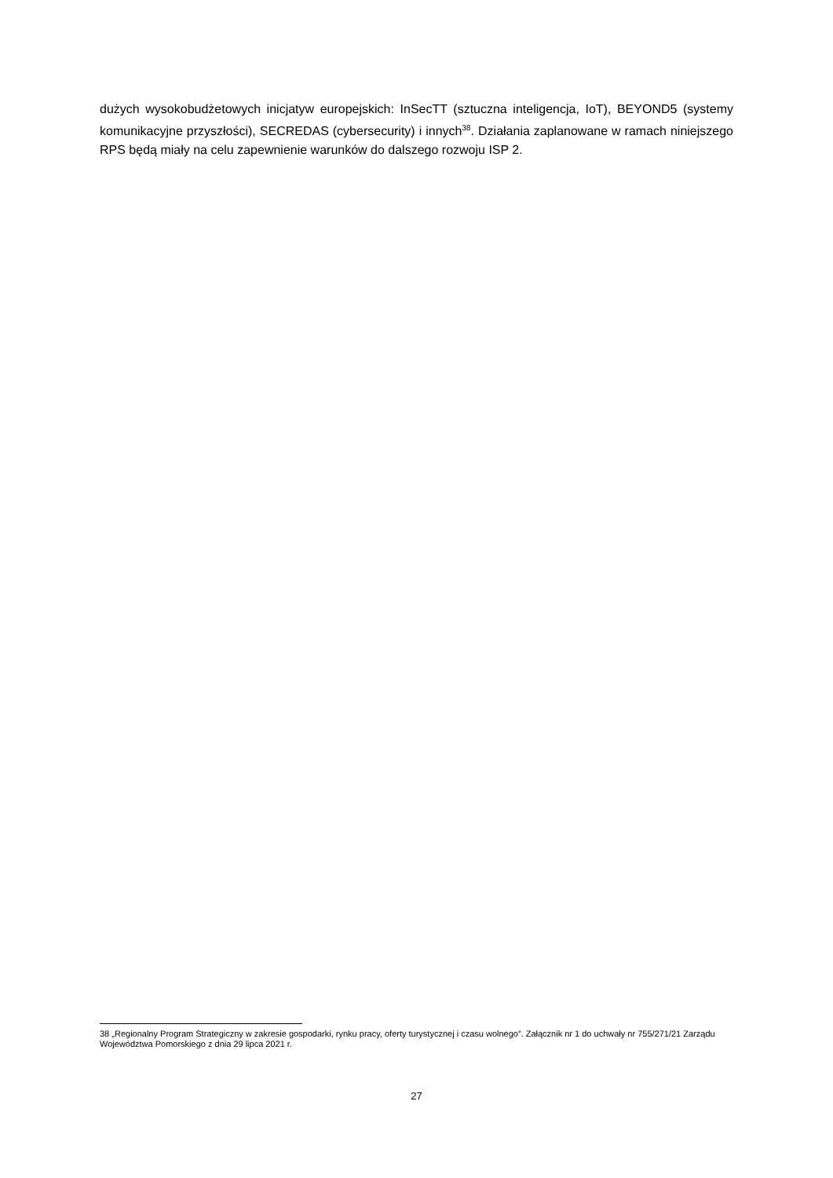dużych wysokobudżetowych inicjatyw europejskich: InSecTT (sztuczna inteligencja, IoT), BEYOND5 (systemy komunikacyjne przyszłości), SECREDAS (cybersecurity) i innych<sup>38</sup>. Działania zaplanowane w ramach niniejszego RPS będą miały na celu zapewnienie warunków do dalszego rozwoju ISP 2.
38 „Regionalny Program Strategiczny w zakresie gospodarki, rynku pracy, oferty turystycznej i czasu wolnego”. Załącznik nr 1 do uchwały nr 755/271/21 Zarządu Województwa Pomorskiego z dnia 29 lipca 2021 r.
27